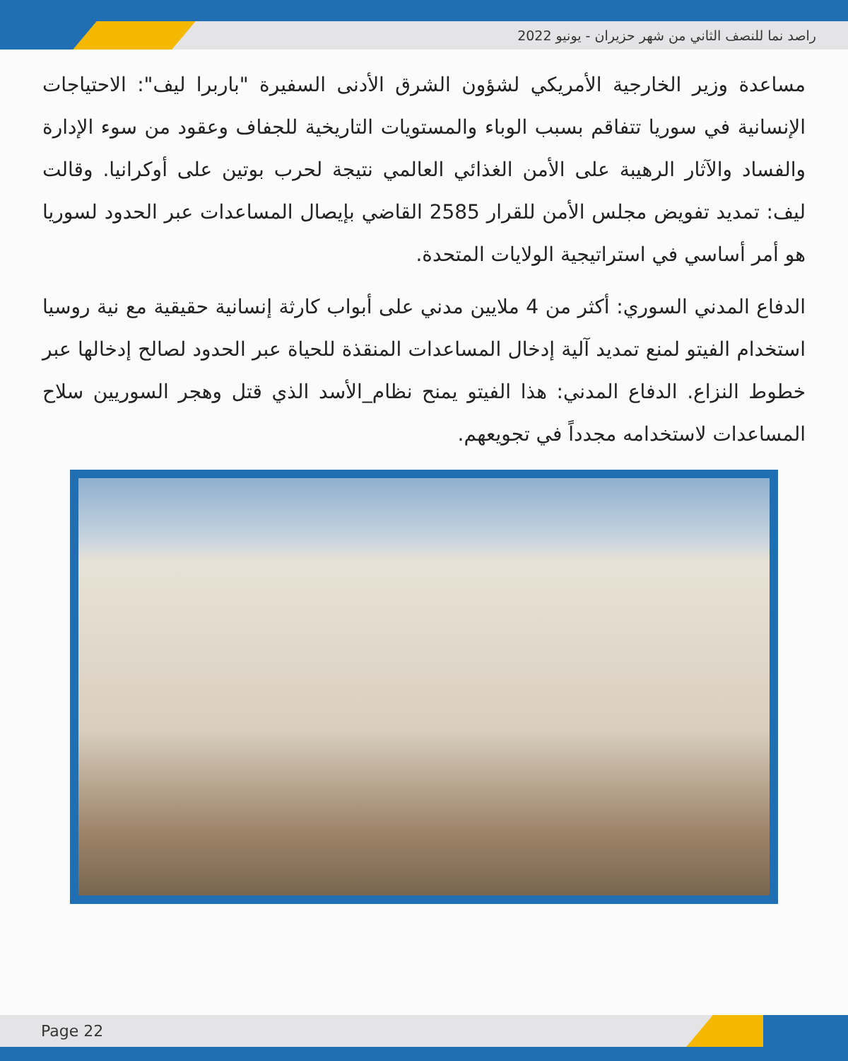راصد نما للنصف الثاني من شهر حزيران - يونيو 2022
مساعدة وزير الخارجية الأمريكي لشؤون الشرق الأدنى السفيرة "باربرا ليف": الاحتياجات الإنسانية في سوريا تتفاقم بسبب الوباء والمستويات التاريخية للجفاف وعقود من سوء الإدارة والفساد والآثار الرهيبة على الأمن الغذائي العالمي نتيجة لحرب بوتين على أوكرانيا. وقالت ليف: تمديد تفويض مجلس الأمن للقرار 2585 القاضي بإيصال المساعدات عبر الحدود لسوريا هو أمر أساسي في استراتيجية الولايات المتحدة.
الدفاع المدني السوري: أكثر من 4 ملايين مدني على أبواب كارثة إنسانية حقيقية مع نية روسيا استخدام الفيتو لمنع تمديد آلية إدخال المساعدات المنقذة للحياة عبر الحدود لصالح إدخالها عبر خطوط النزاع. الدفاع المدني: هذا الفيتو يمنح نظام_الأسد الذي قتل وهجر السوريين سلاح المساعدات لاستخدامه مجدداً في تجويعهم.
Page 22